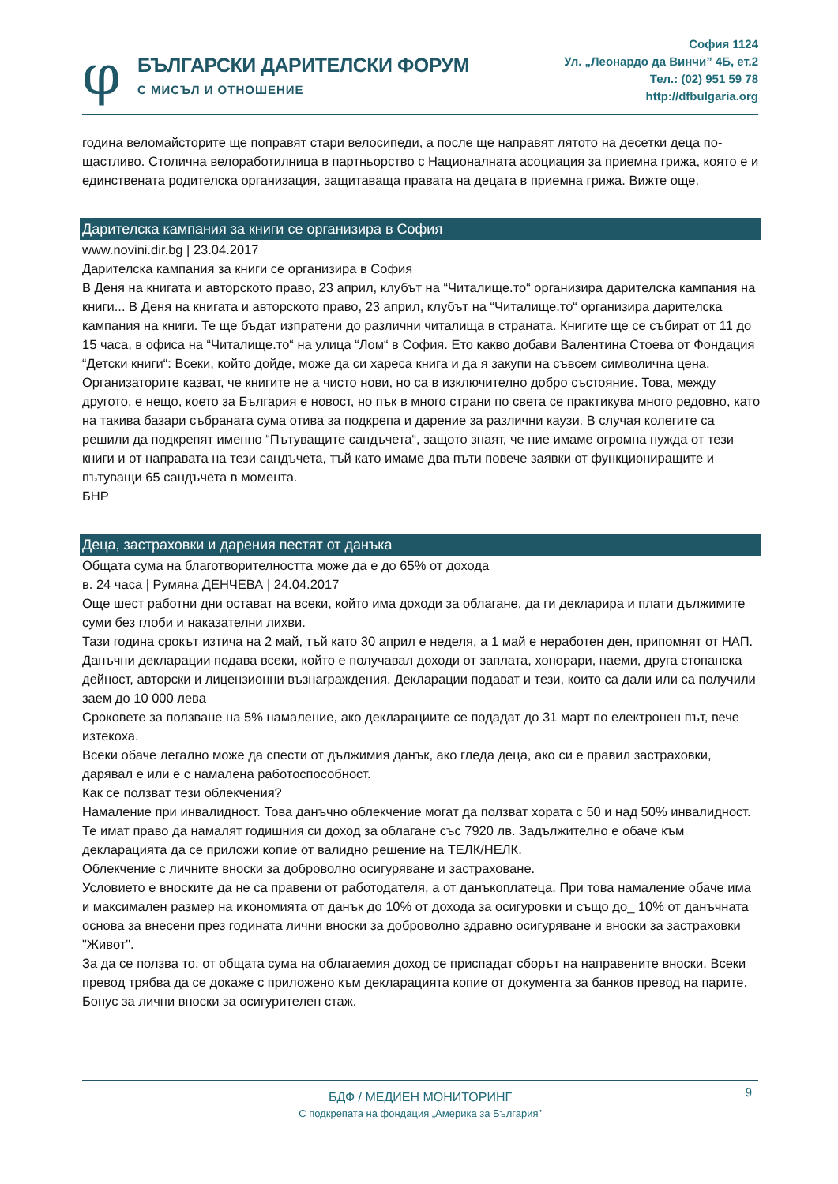φ
БЪЛГАРСКИ ДАРИТЕЛСКИ ФОРУМ
С МИСЪЛ И ОТНОШЕНИЕ
София 1124
Ул. „Леонардо да Винчи” 4Б, ет.2
Тел.: (02) 951 59 78
http://dfbulgaria.org
година веломайсторите ще поправят стари велосипеди, а после ще направят лятото на десетки деца по-щастливо. Столична велоработилница в партньорство с Националната асоциация за приемна грижа, която е и единствената родителска организация, защитаваща правата на децата в приемна грижа. Вижте още.
Дарителска кампания за книги се организира в София
www.novini.dir.bg | 23.04.2017
Дарителска кампания за книги се организира в София
В Деня на книгата и авторското право, 23 април, клубът на “Читалище.то“ организира дарителска кампания на книги... В Деня на книгата и авторското право, 23 април, клубът на “Читалище.то“ организира дарителска кампания на книги. Те ще бъдат изпратени до различни читалища в страната. Книгите ще се събират от 11 до 15 часа, в офиса на “Читалище.то“ на улица “Лом“ в София. Ето какво добави Валентина Стоева от Фондация “Детски книги“: Всеки, който дойде, може да си хареса книга и да я закупи на съвсем символична цена. Организаторите казват, че книгите не а чисто нови, но са в изключително добро състояние. Това, между другото, е нещо, което за България е новост, но пък в много страни по света се практикува много редовно, като на такива базари събраната сума отива за подкрепа и дарение за различни каузи. В случая колегите са решили да подкрепят именно “Пътуващите сандъчета“, защото знаят, че ние имаме огромна нужда от тези книги и от направата на тези сандъчета, тъй като имаме два пъти повече заявки от функциониращите и пътуващи 65 сандъчета в момента.
БНР
Деца, застраховки и дарения пестят от данъка
Общата сума на благотворителността може да е до 65% от дохода
в. 24 часа | Румяна ДЕНЧЕВА | 24.04.2017
Още шест работни дни остават на всеки, който има доходи за облагане, да ги декларира и плати дължимите суми без глоби и наказателни лихви.
Тази година срокът изтича на 2 май, тъй като 30 април е неделя, а 1 май е неработен ден, припомнят от НАП.
Данъчни декларации подава всеки, който е получавал доходи от заплата, хонорари, наеми, друга стопанска дейност, авторски и лицензионни възнаграждения. Декларации подават и тези, които са дали или са получили заем до 10 000 лева
Сроковете за ползване на 5% намаление, ако декларациите се подадат до 31 март по електронен път, вече изтекоха.
Всеки обаче легално може да спести от дължимия данък, ако гледа деца, ако си е правил застраховки, дарявал е или е с намалена работоспособност.
Как се ползват тези облекчения?
Намаление при инвалидност. Това данъчно облекчение могат да ползват хората с 50 и над 50% инвалидност. Те имат право да намалят годишния си доход за облагане със 7920 лв. Задължително е обаче към декларацията да се приложи копие от валидно решение на ТЕЛК/НЕЛК.
Облекчение с личните вноски за доброволно осигуряване и застраховане.
Условието е вноските да не са правени от работодателя, а от данъкоплатеца. При това намаление обаче има и максимален размер на икономията от данък до 10% от дохода за осигуровки и също до_ 10% от данъчната основа за внесени през годината лични вноски за доброволно здравно осигуряване и вноски за застраховки "Живот".
За да се ползва то, от общата сума на облагаемия доход се приспадат сборът на направените вноски. Всеки превод трябва да се докаже с приложено към декларацията копие от документа за банков превод на парите.
Бонус за лични вноски за осигурителен стаж.
9
БДФ / МЕДИЕН МОНИТОРИНГ
С подкрепата на фондация „Америка за България”